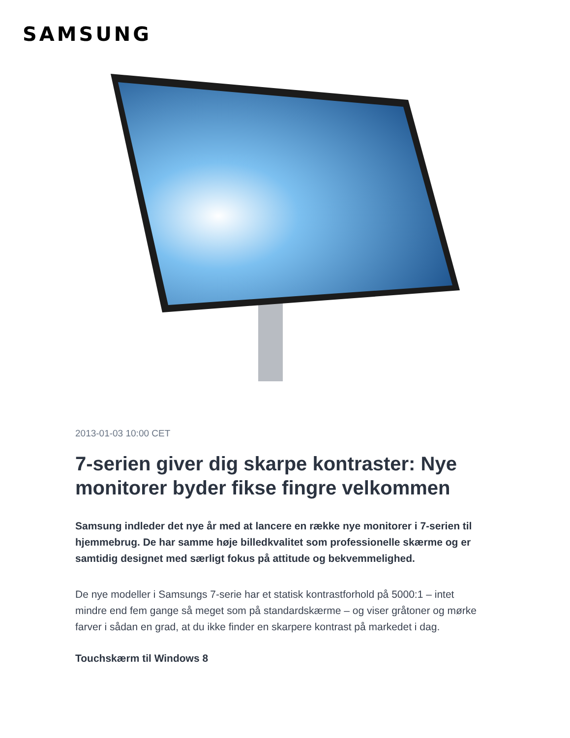SAMSUNG
2013-01-03 10:00 CET
7-serien giver dig skarpe kontraster: Nye monitorer byder fikse fingre velkommen
Samsung indleder det nye år med at lancere en række nye monitorer i 7-serien til hjemmebrug. De har samme høje billedkvalitet som professionelle skærme og er samtidig designet med særligt fokus på attitude og bekvemmelighed.
De nye modeller i Samsungs 7-serie har et statisk kontrastforhold på 5000:1 – intet mindre end fem gange så meget som på standardskærme – og viser gråtoner og mørke farver i sådan en grad, at du ikke finder en skarpere kontrast på markedet i dag.
Touchskærm til Windows 8